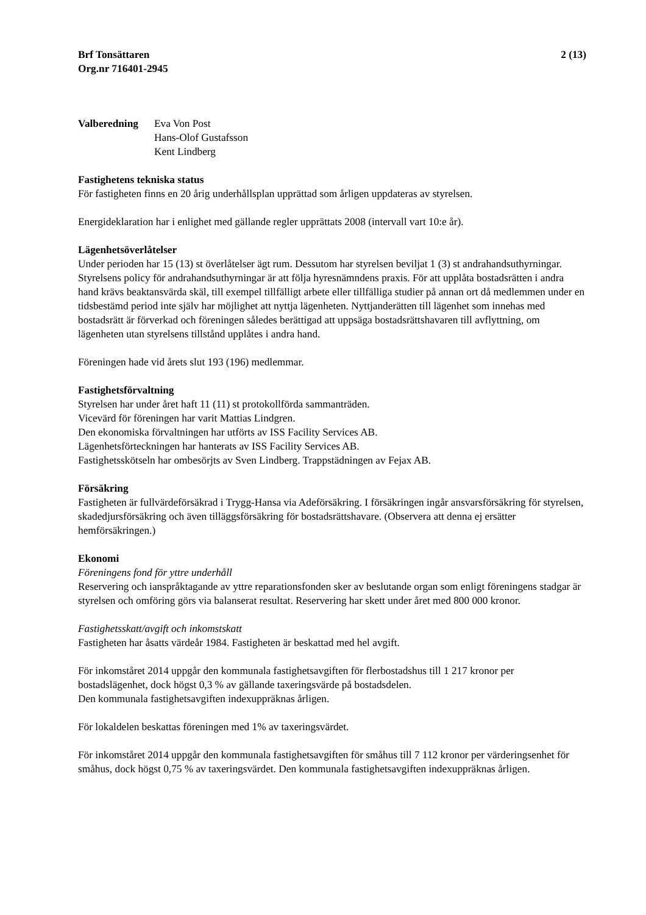Brf Tonsättaren
Org.nr 716401-2945
2 (13)
Valberedning Eva Von Post
Hans-Olof Gustafsson
Kent Lindberg
Fastighetens tekniska status
För fastigheten finns en 20 årig underhållsplan upprättad som årligen uppdateras av styrelsen.
Energideklaration har i enlighet med gällande regler upprättats 2008 (intervall vart 10:e år).
Lägenhetsöverlåtelser
Under perioden har 15 (13) st överlåtelser ägt rum. Dessutom har styrelsen beviljat 1 (3) st andrahandsuthyrningar.
Styrelsens policy för andrahandsuthyrningar är att följa hyresnämndens praxis. För att upplåta bostadsrätten i andra hand krävs beaktansvärda skäl, till exempel tillfälligt arbete eller tillfälliga studier på annan ort då medlemmen under en tidsbestämd period inte själv har möjlighet att nyttja lägenheten. Nyttjanderätten till lägenhet som innehas med bostadsrätt är förverkad och föreningen således berättigad att uppsäga bostadsrättshavaren till avflyttning, om lägenheten utan styrelsens tillstånd upplåtes i andra hand.
Föreningen hade vid årets slut 193 (196) medlemmar.
Fastighetsförvaltning
Styrelsen har under året haft 11 (11) st protokollförda sammanträden.
Vicevärd för föreningen har varit Mattias Lindgren.
Den ekonomiska förvaltningen har utförts av ISS Facility Services AB.
Lägenhetsförteckningen har hanterats av ISS Facility Services AB.
Fastighetsskötseln har ombesörjts av Sven Lindberg. Trappstädningen av Fejax AB.
Försäkring
Fastigheten är fullvärdeförsäkrad i Trygg-Hansa via Adeförsäkring. I försäkringen ingår ansvarsförsäkring för styrelsen, skadedjursförsäkring och även tilläggsförsäkring för bostadsrättshavare. (Observera att denna ej ersätter hemförsäkringen.)
Ekonomi
Föreningens fond för yttre underhåll
Reservering och ianspråktagande av yttre reparationsfonden sker av beslutande organ som enligt föreningens stadgar är styrelsen och omföring görs via balanserat resultat. Reservering har skett under året med 800 000 kronor.
Fastighetsskatt/avgift och inkomstskatt
Fastigheten har åsatts värdeår 1984. Fastigheten är beskattad med hel avgift.
För inkomståret 2014 uppgår den kommunala fastighetsavgiften för flerbostadshus till 1 217 kronor per bostadslägenhet, dock högst 0,3 % av gällande taxeringsvärde på bostadsdelen.
Den kommunala fastighetsavgiften indexuppräknas årligen.
För lokaldelen beskattas föreningen med 1% av taxeringsvärdet.
För inkomståret 2014 uppgår den kommunala fastighetsavgiften för småhus till 7 112 kronor per värderingsenhet för småhus, dock högst 0,75 % av taxeringsvärdet. Den kommunala fastighetsavgiften indexuppräknas årligen.